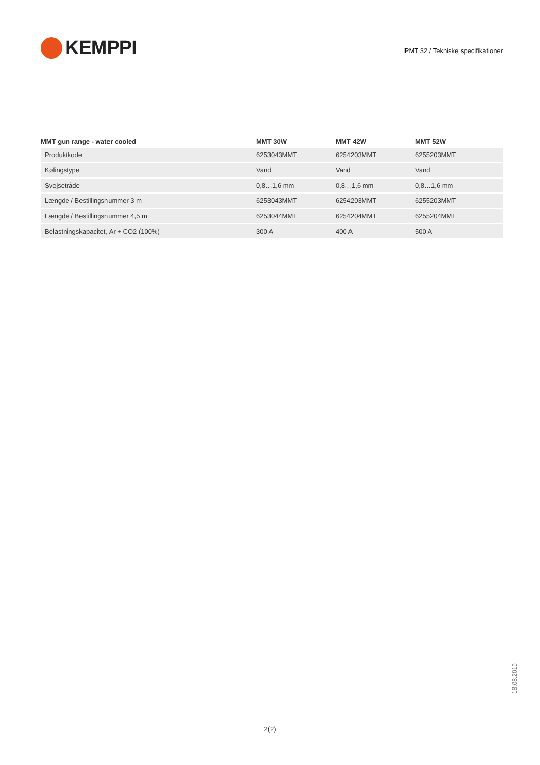KEMPPI
PMT 32 / Tekniske specifikationer
| MMT gun range - water cooled | MMT 30W | MMT 42W | MMT 52W |
| --- | --- | --- | --- |
| Produktkode | 6253043MMT | 6254203MMT | 6255203MMT |
| Kølingstype | Vand | Vand | Vand |
| Svejsetråde | 0,8…1,6 mm | 0,8…1,6 mm | 0,8…1,6 mm |
| Længde / Bestillingsnummer 3 m | 6253043MMT | 6254203MMT | 6255203MMT |
| Længde / Bestillingsnummer 4,5 m | 6253044MMT | 6254204MMT | 6255204MMT |
| Belastningskapacitet, Ar + CO2 (100%) | 300 A | 400 A | 500 A |
18.08.2019
2(2)